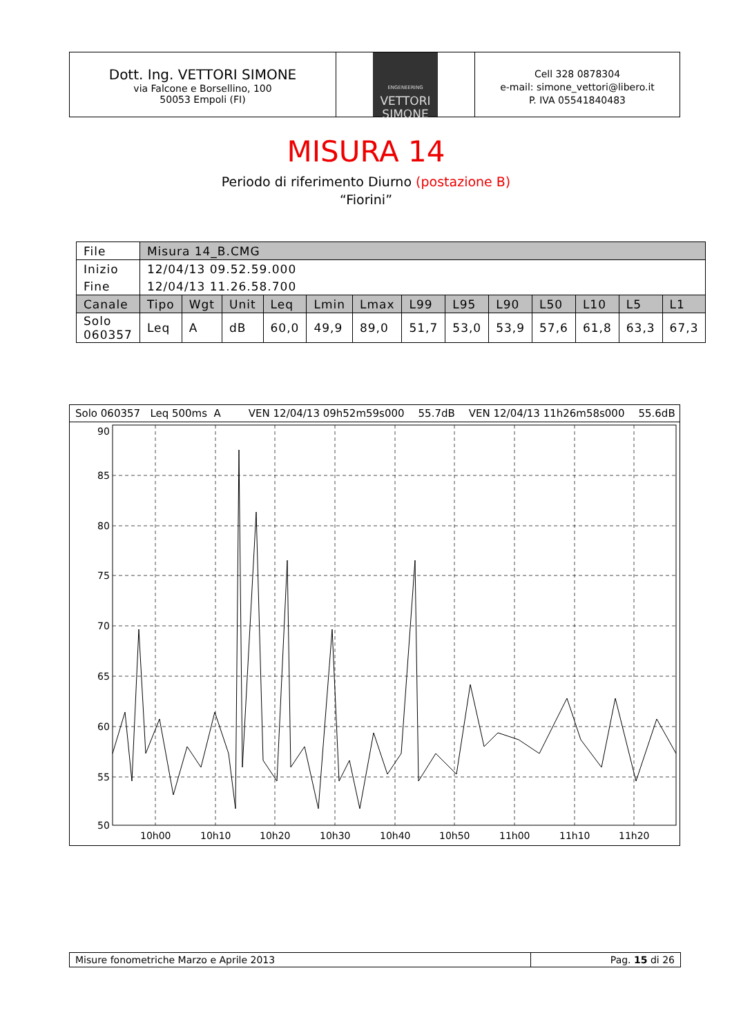Dott. Ing. VETTORI SIMONE
via Falcone e Borsellino, 100
50053 Empoli (FI)
ENGENEERING
VETTORI
SIMONE
Cell 328 0878304
e-mail: simone_vettori@libero.it
P. IVA 05541840483
MISURA 14
Periodo di riferimento Diurno (postazione B)
“Fiorini”
| File | Misura 14_B.CMG | | | | | | | | | | | | |
| Inizio | 12/04/13 09.52.59.000 | | | | | | | | | | | | |
| Fine | 12/04/13 11.26.58.700 | | | | | | | | | | | | |
| Canale | Tipo | Wgt | Unit | Leq | Lmin | Lmax | L99 | L95 | L90 | L50 | L10 | L5 | L1 |
| Solo 060357 | Leq | A | dB | 60,0 | 49,9 | 89,0 | 51,7 | 53,0 | 53,9 | 57,6 | 61,8 | 63,3 | 67,3 |
Solo 060357 Leq 500ms A VEN 12/04/13 09h52m59s000 55.7dB VEN 12/04/13 11h26m58s000 55.6dB
90
85
80
75
70
65
60
55
50
10h00
10h10
10h20
10h30
10h40
10h50
11h00
11h10
11h20
Misure fonometriche Marzo e Aprile 2013
Pag. 15 di 26